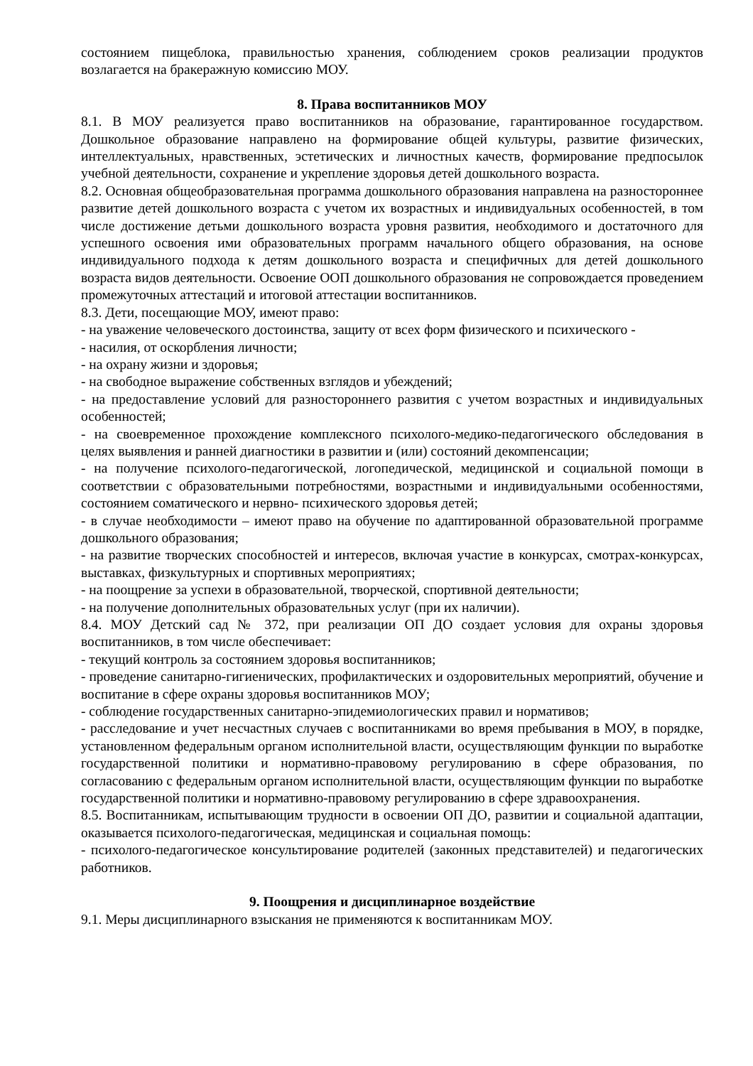состоянием пищеблока, правильностью хранения, соблюдением сроков реализации продуктов возлагается на бракеражную комиссию МОУ.
8. Права воспитанников МОУ
8.1. В МОУ реализуется право воспитанников на образование, гарантированное государством. Дошкольное образование направлено на формирование общей культуры, развитие физических, интеллектуальных, нравственных, эстетических и личностных качеств, формирование предпосылок учебной деятельности, сохранение и укрепление здоровья детей дошкольного возраста.
8.2. Основная общеобразовательная программа дошкольного образования направлена на разностороннее развитие детей дошкольного возраста с учетом их возрастных и индивидуальных особенностей, в том числе достижение детьми дошкольного возраста уровня развития, необходимого и достаточного для успешного освоения ими образовательных программ начального общего образования, на основе индивидуального подхода к детям дошкольного возраста и специфичных для детей дошкольного возраста видов деятельности. Освоение ООП дошкольного образования не сопровождается проведением промежуточных аттестаций и итоговой аттестации воспитанников.
8.3. Дети, посещающие МОУ, имеют право:
- на уважение человеческого достоинства, защиту от всех форм физического и психического -
- насилия, от оскорбления личности;
- на охрану жизни и здоровья;
- на свободное выражение собственных взглядов и убеждений;
- на предоставление условий для разностороннего развития с учетом возрастных и индивидуальных особенностей;
- на своевременное прохождение комплексного психолого-медико-педагогического обследования в целях выявления и ранней диагностики в развитии и (или) состояний декомпенсации;
- на получение психолого-педагогической, логопедической, медицинской и социальной помощи в соответствии с образовательными потребностями, возрастными и индивидуальными особенностями, состоянием соматического и нервно- психического здоровья детей;
- в случае необходимости – имеют право на обучение по адаптированной образовательной программе дошкольного образования;
- на развитие творческих способностей и интересов, включая участие в конкурсах, смотрах-конкурсах, выставках, физкультурных и спортивных мероприятиях;
- на поощрение за успехи в образовательной, творческой, спортивной деятельности;
- на получение дополнительных образовательных услуг (при их наличии).
8.4. МОУ Детский сад № 372, при реализации ОП ДО создает условия для охраны здоровья воспитанников, в том числе обеспечивает:
- текущий контроль за состоянием здоровья воспитанников;
- проведение санитарно-гигиенических, профилактических и оздоровительных мероприятий, обучение и воспитание в сфере охраны здоровья воспитанников МОУ;
- соблюдение государственных санитарно-эпидемиологических правил и нормативов;
- расследование и учет несчастных случаев с воспитанниками во время пребывания в МОУ, в порядке, установленном федеральным органом исполнительной власти, осуществляющим функции по выработке государственной политики и нормативно-правовому регулированию в сфере образования, по согласованию с федеральным органом исполнительной власти, осуществляющим функции по выработке государственной политики и нормативно-правовому регулированию в сфере здравоохранения.
8.5. Воспитанникам, испытывающим трудности в освоении ОП ДО, развитии и социальной адаптации, оказывается психолого-педагогическая, медицинская и социальная помощь:
- психолого-педагогическое консультирование родителей (законных представителей) и педагогических работников.
9. Поощрения и дисциплинарное воздействие
9.1. Меры дисциплинарного взыскания не применяются к воспитанникам МОУ.